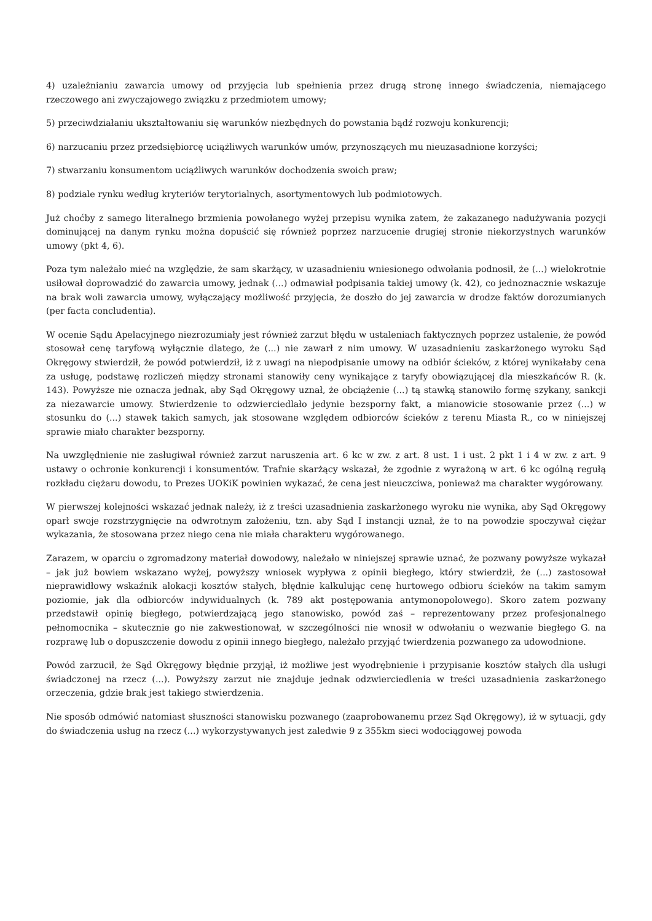4) uzależnianiu zawarcia umowy od przyjęcia lub spełnienia przez drugą stronę innego świadczenia, niemającego rzeczowego ani zwyczajowego związku z przedmiotem umowy;
5) przeciwdziałaniu ukształtowaniu się warunków niezbędnych do powstania bądź rozwoju konkurencji;
6) narzucaniu przez przedsiębiorcę uciążliwych warunków umów, przynoszących mu nieuzasadnione korzyści;
7) stwarzaniu konsumentom uciążliwych warunków dochodzenia swoich praw;
8) podziale rynku według kryteriów terytorialnych, asortymentowych lub podmiotowych.
Już choćby z samego literalnego brzmienia powołanego wyżej przepisu wynika zatem, że zakazanego nadużywania pozycji dominującej na danym rynku można dopuścić się również poprzez narzucenie drugiej stronie niekorzystnych warunków umowy (pkt 4, 6).
Poza tym należało mieć na względzie, że sam skarżący, w uzasadnieniu wniesionego odwołania podnosił, że (...) wielokrotnie usiłował doprowadzić do zawarcia umowy, jednak (...) odmawiał podpisania takiej umowy (k. 42), co jednoznacznie wskazuje na brak woli zawarcia umowy, wyłączający możliwość przyjęcia, że doszło do jej zawarcia w drodze faktów dorozumianych (per facta concludentia).
W ocenie Sądu Apelacyjnego niezrozumiały jest również zarzut błędu w ustaleniach faktycznych poprzez ustalenie, że powód stosował cenę taryfową wyłącznie dlatego, że (...) nie zawarł z nim umowy. W uzasadnieniu zaskarżonego wyroku Sąd Okręgowy stwierdził, że powód potwierdził, iż z uwagi na niepodpisanie umowy na odbiór ścieków, z której wynikałaby cena za usługę, podstawę rozliczeń między stronami stanowiły ceny wynikające z taryfy obowiązującej dla mieszkańców R. (k. 143). Powyższe nie oznacza jednak, aby Sąd Okręgowy uznał, że obciążenie (...) tą stawką stanowiło formę szykany, sankcji za niezawarcie umowy. Stwierdzenie to odzwierciedlało jedynie bezsporny fakt, a mianowicie stosowanie przez (...) w stosunku do (...) stawek takich samych, jak stosowane względem odbiorców ścieków z terenu Miasta R., co w niniejszej sprawie miało charakter bezsporny.
Na uwzględnienie nie zasługiwał również zarzut naruszenia art. 6 kc w zw. z art. 8 ust. 1 i ust. 2 pkt 1 i 4 w zw. z art. 9 ustawy o ochronie konkurencji i konsumentów. Trafnie skarżący wskazał, że zgodnie z wyrażoną w art. 6 kc ogólną regułą rozkładu ciężaru dowodu, to Prezes UOKiK powinien wykazać, że cena jest nieuczciwa, ponieważ ma charakter wygórowany.
W pierwszej kolejności wskazać jednak należy, iż z treści uzasadnienia zaskarżonego wyroku nie wynika, aby Sąd Okręgowy oparł swoje rozstrzygnięcie na odwrotnym założeniu, tzn. aby Sąd I instancji uznał, że to na powodzie spoczywał ciężar wykazania, że stosowana przez niego cena nie miała charakteru wygórowanego.
Zarazem, w oparciu o zgromadzony materiał dowodowy, należało w niniejszej sprawie uznać, że pozwany powyższe wykazał – jak już bowiem wskazano wyżej, powyższy wniosek wypływa z opinii biegłego, który stwierdził, że (...) zastosował nieprawidłowy wskaźnik alokacji kosztów stałych, błędnie kalkulując cenę hurtowego odbioru ścieków na takim samym poziomie, jak dla odbiorców indywidualnych (k. 789 akt postępowania antymonopolowego). Skoro zatem pozwany przedstawił opinię biegłego, potwierdzającą jego stanowisko, powód zaś – reprezentowany przez profesjonalnego pełnomocnika – skutecznie go nie zakwestionował, w szczególności nie wnosił w odwołaniu o wezwanie biegłego G. na rozprawę lub o dopuszczenie dowodu z opinii innego biegłego, należało przyjąć twierdzenia pozwanego za udowodnione.
Powód zarzucił, że Sąd Okręgowy błędnie przyjął, iż możliwe jest wyodrębnienie i przypisanie kosztów stałych dla usługi świadczonej na rzecz (...). Powyższy zarzut nie znajduje jednak odzwierciedlenia w treści uzasadnienia zaskarżonego orzeczenia, gdzie brak jest takiego stwierdzenia.
Nie sposób odmówić natomiast słuszności stanowisku pozwanego (zaaprobowanemu przez Sąd Okręgowy), iż w sytuacji, gdy do świadczenia usług na rzecz (...) wykorzystywanych jest zaledwie 9 z 355km sieci wodociągowej powoda